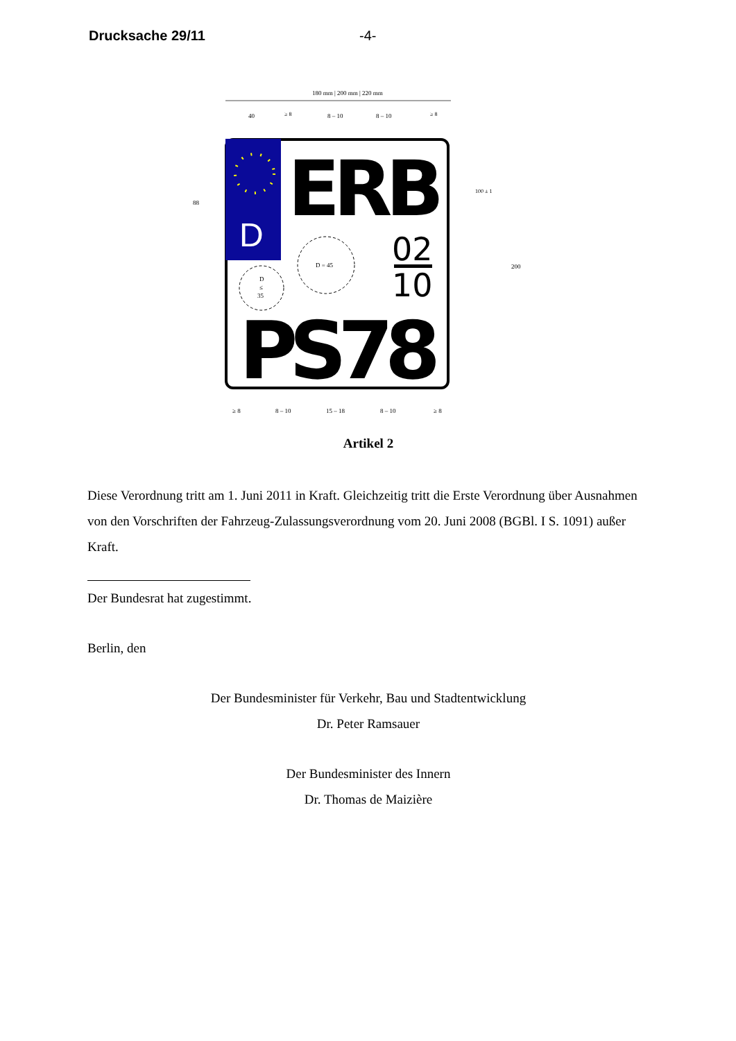Drucksache 29/11 -4-
180 mm | 200 mm | 220 mm
40
≥ 8
8 – 10
8 – 10
≥ 8
88
100 ± 1
200
D
ERB
02
10
D = 45
D
≤
35
PS78
≥ 8
8 – 10
15 – 18
8 – 10
≥ 8
Artikel 2
Diese Verordnung tritt am 1. Juni 2011 in Kraft. Gleichzeitig tritt die Erste Verordnung über Ausnahmen von den Vorschriften der Fahrzeug-Zulassungsverordnung vom 20. Juni 2008 (BGBl. I S. 1091) außer Kraft.
Der Bundesrat hat zugestimmt.
Berlin, den
Der Bundesminister für Verkehr, Bau und Stadtentwicklung
Dr. Peter Ramsauer
Der Bundesminister des Innern
Dr. Thomas de Maizière